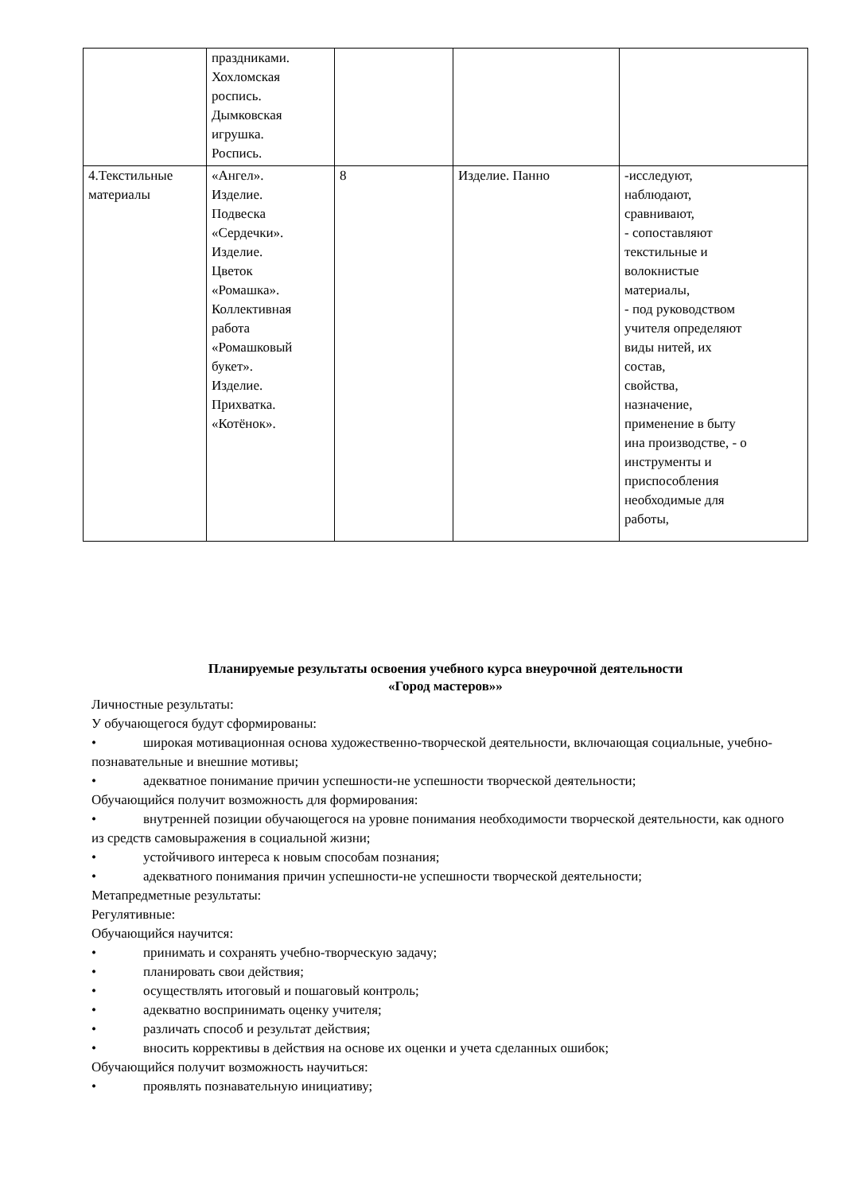| | праздниками. Хохломская роспись. Дымковская игрушка. Роспись. | | | |
| 4.Текстильные материалы | «Ангел». Изделие. Подвеска «Сердечки». Изделие. Цветок «Ромашка». Коллективная работа «Ромашковый букет». Изделие. Прихватка. «Котёнок». | 8 | Изделие. Панно | -исследуют, наблюдают, сравнивают, - сопоставляют текстильные и волокнистые материалы, - под руководством учителя определяют виды нитей, их состав, свойства, назначение, применение в быту ина производстве, - о инструменты и приспособления необходимые для работы, |
Планируемые результаты освоения учебного курса внеурочной деятельности
«Город мастеров»»
Личностные результаты:
У обучающегося будут сформированы:
• широкая мотивационная основа художественно-творческой деятельности, включающая социальные, учебно-познавательные и внешние мотивы;
• адекватное понимание причин успешности-не успешности творческой деятельности;
Обучающийся получит возможность для формирования:
• внутренней позиции обучающегося на уровне понимания необходимости творческой деятельности, как одного из средств самовыражения в социальной жизни;
• устойчивого интереса к новым способам познания;
• адекватного понимания причин успешности-не успешности творческой деятельности;
Метапредметные результаты:
Регулятивные:
Обучающийся научится:
• принимать и сохранять учебно-творческую задачу;
• планировать свои действия;
• осуществлять итоговый и пошаговый контроль;
• адекватно воспринимать оценку учителя;
• различать способ и результат действия;
• вносить коррективы в действия на основе их оценки и учета сделанных ошибок;
Обучающийся получит возможность научиться:
• проявлять познавательную инициативу;